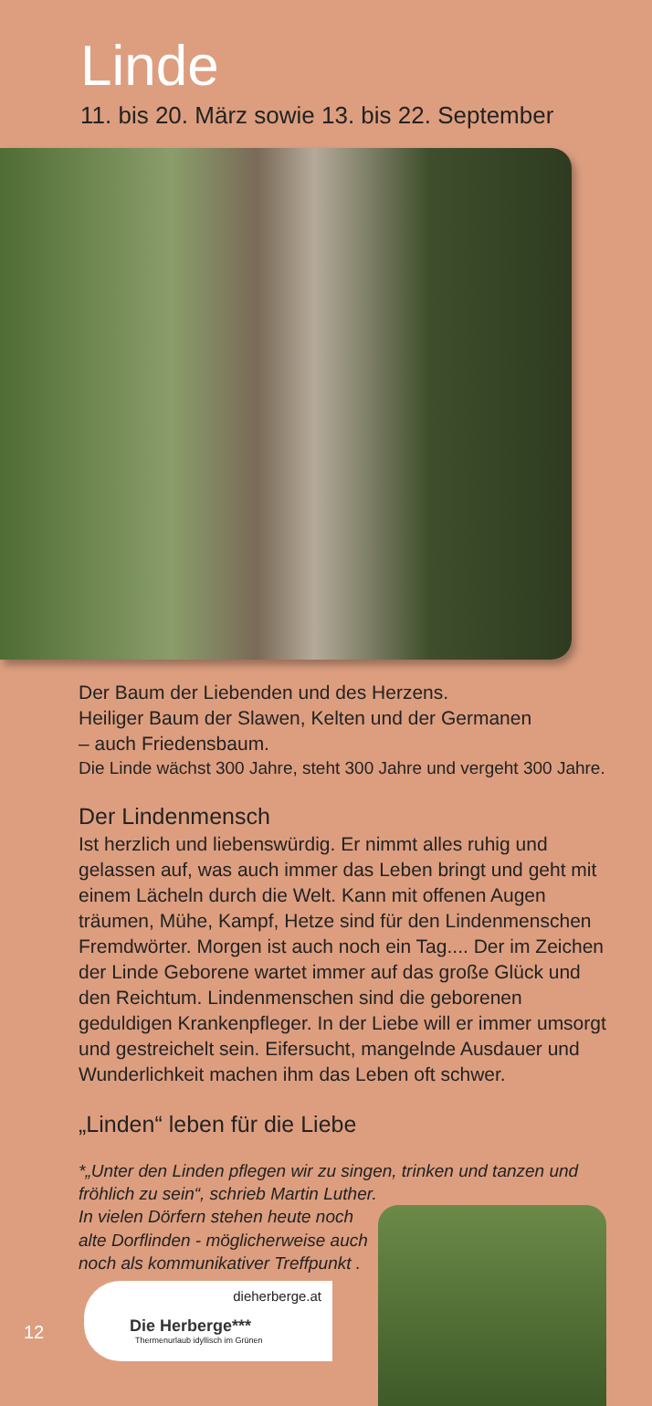Linde
11. bis 20. März sowie 13. bis 22. September
Der Baum der Liebenden und des Herzens.
Heiliger Baum der Slawen, Kelten und der Germanen
– auch Friedensbaum.
Die Linde wächst 300 Jahre, steht 300 Jahre und vergeht 300 Jahre.
Der Lindenmensch
Ist herzlich und liebenswürdig. Er nimmt alles ruhig und gelassen auf, was auch immer das Leben bringt und geht mit einem Lächeln durch die Welt. Kann mit offenen Augen träumen, Mühe, Kampf, Hetze sind für den Lindenmenschen Fremdwörter. Morgen ist auch noch ein Tag.... Der im Zeichen der Linde Geborene wartet immer auf das große Glück und den Reichtum. Lindenmenschen sind die geborenen geduldigen Krankenpfleger. In der Liebe will er immer umsorgt und gestreichelt sein. Eifersucht, mangelnde Ausdauer und Wunderlichkeit machen ihm das Leben oft schwer.
„Linden“ leben für die Liebe
*„Unter den Linden pflegen wir zu singen, trinken und tanzen und fröhlich zu sein“, schrieb Martin Luther.
In vielen Dörfern stehen heute noch alte Dorflinden - möglicherweise auch noch als kommunikativer Treffpunkt .
dieherberge.at
Die Herberge***
Thermenurlaub idyllisch im Grünen
12